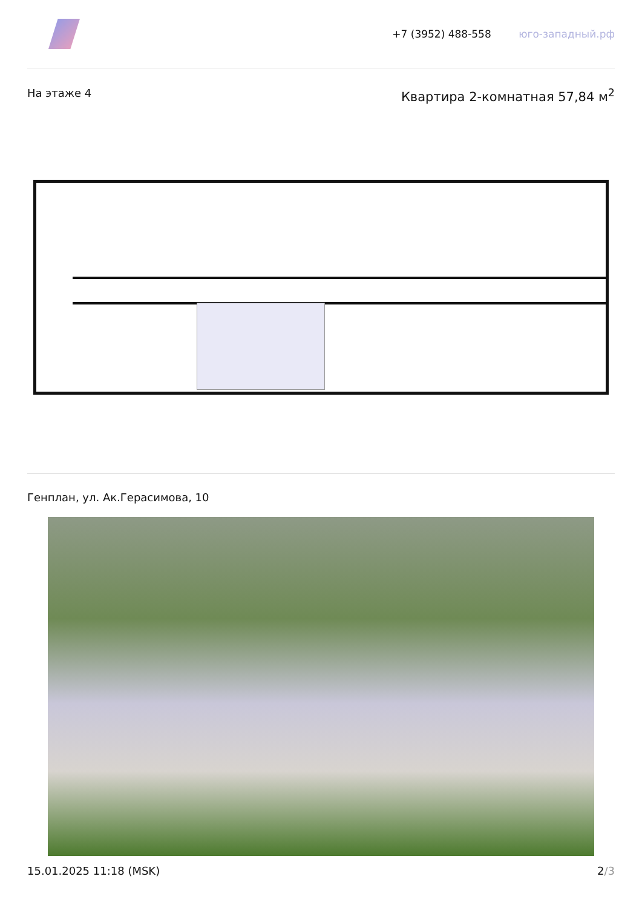+7 (3952) 488-558 юго-западный.рф
На этаже 4
Квартира 2-комнатная 57,84 м<sup>2</sup>
Генплан, ул. Ак.Герасимова, 10
15.01.2025 11:18 (MSK) 2/3